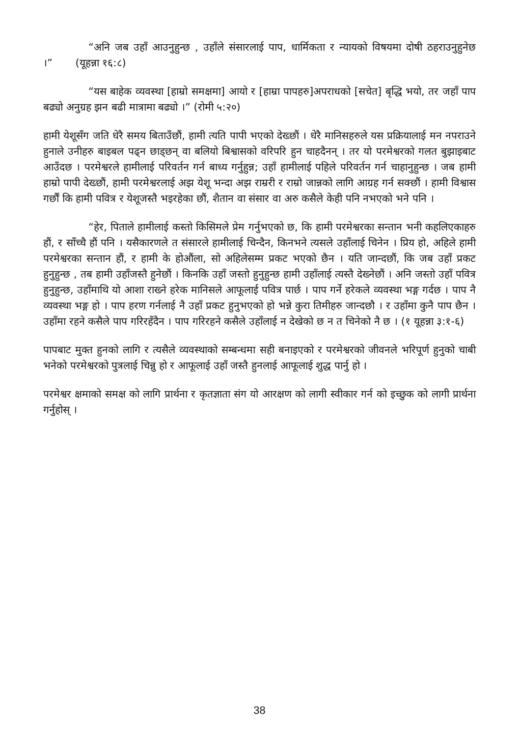“अनि जब उहाँ आउनुहुन्छ , उहाँले संसारलाई पाप, धार्मिकता र न्यायको विषयमा दोषी ठहराउनुहुनेछ ।” (यूहन्ना १६:८)
“यस बाहेक व्यवस्था [हाम्रो समक्षमा] आयो र [हाम्रा पापहरु]अपराधको [सचेत] बृद्धि भयो, तर जहाँ पाप बढ्यो अनुग्रह झन बढी मात्रामा बढ्यो ।” (रोमी ५:२०)
हामी येशूसँग जति धेरै समय बिताउँछौं, हामी त्यति पापी भएको देख्छौं । धेरै मानिसहरुले यस प्रक्रियालाई मन नपराउने हुनाले उनीहरु बाइबल पढ्न छाड्छन् वा बलियो बिश्वासको वरिपरि हुन चाहदैनन् । तर यो परमेश्वरको गलत बुझाइबाट आउँदछ । परमेश्वरले हामीलाई परिवर्तन गर्न बाध्य गर्नुहुन्न; उहाँ हामीलाई पहिले परिवर्तन गर्न चाहानुहुन्छ । जब हामी हाम्रो पापी देख्छौं, हामी परमेश्वरलाई अझ येशू भन्दा अझ राम्ररी र राम्रो जान्नको लागि आग्रह गर्न सक्छौं । हामी विश्वास गर्छौं कि हामी पवित्र र येशूजस्तै भइरहेका छौं, शैतान वा संसार वा अरु कसैले केही पनि नभएको भने पनि ।
“हेर, पिताले हामीलाई कस्तो किसिमले प्रेम गर्नुभएको छ, कि हामी परमेश्वरका सन्तान भनी कहलिएकाहरु हौं, र साँच्चै हौं पनि । यसैकारणले त संसारले हामीलाई चिन्दैन, किनभने त्यसले उहाँलाई चिनेन । प्रिय हो, अहिले हामी परमेश्वरका सन्तान हौं, र हामी के होऔंला, सो अहिलेसम्म प्रकट भएको छैन । यति जान्दछौं, कि जब उहाँ प्रकट हुनुहुन्छ , तब हामी उहाँजस्तै हुनेछौं । किनकि उहाँ जस्तो हुनुहुन्छ हामी उहाँलाई त्यस्तै देख्नेछौं । अनि जस्तो उहाँ पवित्र हुनुहुन्छ, उहाँमाथि यो आशा राख्ने हरेक मानिसले आफूलाई पवित्र पार्छ । पाप गर्ने हरेकले व्यवस्था भङ्ग गर्दछ । पाप नै व्यवस्था भङ्ग हो । पाप हरण गर्नलाई नै उहाँ प्रकट हुनुभएको हो भन्ने कुरा तिमीहरु जान्दछौ । र उहाँमा कुनै पाप छैन । उहाँमा रहने कसैले पाप गरिरहँदैन । पाप गरिरहने कसैले उहाँलाई न देखेको छ न त चिनेको नै छ । (१ यूहन्ना ३:१-६)
पापबाट मुक्त हुनको लागि र त्यसैले व्यवस्थाको सम्बन्धमा सही बनाइएको र परमेश्वरको जीवनले भरिपूर्ण हुनुको चाबी भनेको परमेश्वरको पुत्रलाई चिन्नु हो र आफूलाई उहाँ जस्तै हुनलाई आफूलाई शुद्ध पार्नु हो ।
परमेश्वर क्षमाको समक्ष को लागि प्रार्थना र कृतज्ञाता संग यो आरक्षण को लागी स्वीकार गर्न को इच्छुक को लागी प्रार्थना गर्नुहोस् ।
38